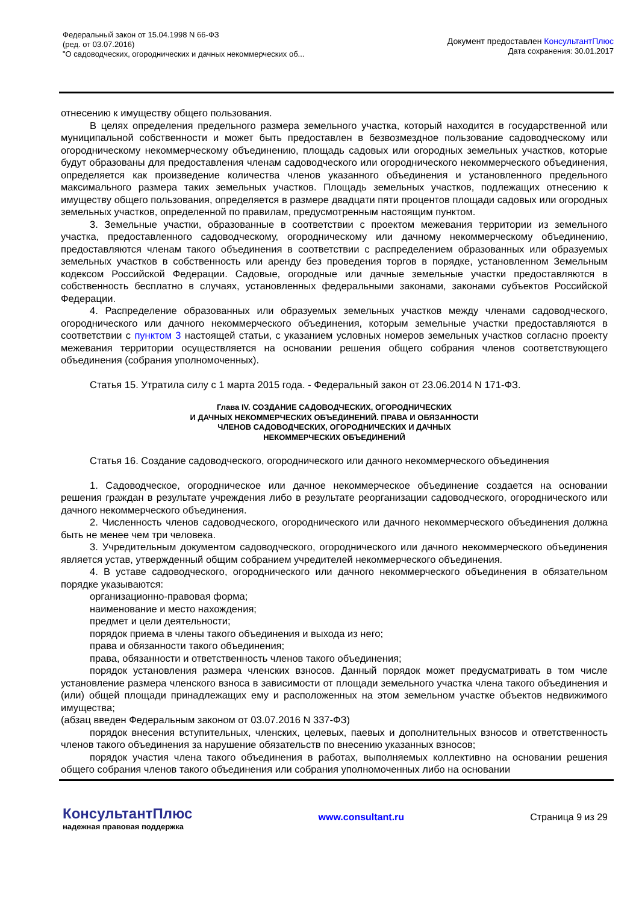Федеральный закон от 15.04.1998 N 66-ФЗ
(ред. от 03.07.2016)
"О садоводческих, огороднических и дачных некоммерческих об...
Документ предоставлен КонсультантПлюс
Дата сохранения: 30.01.2017
отнесению к имуществу общего пользования.
В целях определения предельного размера земельного участка, который находится в государственной или муниципальной собственности и может быть предоставлен в безвозмездное пользование садоводческому или огородническому некоммерческому объединению, площадь садовых или огородных земельных участков, которые будут образованы для предоставления членам садоводческого или огороднического некоммерческого объединения, определяется как произведение количества членов указанного объединения и установленного предельного максимального размера таких земельных участков. Площадь земельных участков, подлежащих отнесению к имуществу общего пользования, определяется в размере двадцати пяти процентов площади садовых или огородных земельных участков, определенной по правилам, предусмотренным настоящим пунктом.
3. Земельные участки, образованные в соответствии с проектом межевания территории из земельного участка, предоставленного садоводческому, огородническому или дачному некоммерческому объединению, предоставляются членам такого объединения в соответствии с распределением образованных или образуемых земельных участков в собственность или аренду без проведения торгов в порядке, установленном Земельным кодексом Российской Федерации. Садовые, огородные или дачные земельные участки предоставляются в собственность бесплатно в случаях, установленных федеральными законами, законами субъектов Российской Федерации.
4. Распределение образованных или образуемых земельных участков между членами садоводческого, огороднического или дачного некоммерческого объединения, которым земельные участки предоставляются в соответствии с пунктом 3 настоящей статьи, с указанием условных номеров земельных участков согласно проекту межевания территории осуществляется на основании решения общего собрания членов соответствующего объединения (собрания уполномоченных).
Статья 15. Утратила силу с 1 марта 2015 года. - Федеральный закон от 23.06.2014 N 171-ФЗ.
Глава IV. СОЗДАНИЕ САДОВОДЧЕСКИХ, ОГОРОДНИЧЕСКИХ
И ДАЧНЫХ НЕКОММЕРЧЕСКИХ ОБЪЕДИНЕНИЙ. ПРАВА И ОБЯЗАННОСТИ
ЧЛЕНОВ САДОВОДЧЕСКИХ, ОГОРОДНИЧЕСКИХ И ДАЧНЫХ
НЕКОММЕРЧЕСКИХ ОБЪЕДИНЕНИЙ
Статья 16. Создание садоводческого, огороднического или дачного некоммерческого объединения
1. Садоводческое, огородническое или дачное некоммерческое объединение создается на основании решения граждан в результате учреждения либо в результате реорганизации садоводческого, огороднического или дачного некоммерческого объединения.
2. Численность членов садоводческого, огороднического или дачного некоммерческого объединения должна быть не менее чем три человека.
3. Учредительным документом садоводческого, огороднического или дачного некоммерческого объединения является устав, утвержденный общим собранием учредителей некоммерческого объединения.
4. В уставе садоводческого, огороднического или дачного некоммерческого объединения в обязательном порядке указываются:
организационно-правовая форма;
наименование и место нахождения;
предмет и цели деятельности;
порядок приема в члены такого объединения и выхода из него;
права и обязанности такого объединения;
права, обязанности и ответственность членов такого объединения;
порядок установления размера членских взносов. Данный порядок может предусматривать в том числе установление размера членского взноса в зависимости от площади земельного участка члена такого объединения и (или) общей площади принадлежащих ему и расположенных на этом земельном участке объектов недвижимого имущества;
(абзац введен Федеральным законом от 03.07.2016 N 337-ФЗ)
порядок внесения вступительных, членских, целевых, паевых и дополнительных взносов и ответственность членов такого объединения за нарушение обязательств по внесению указанных взносов;
порядок участия члена такого объединения в работах, выполняемых коллективно на основании решения общего собрания членов такого объединения или собрания уполномоченных либо на основании
КонсультантПлюс
надежная правовая поддержка
www.consultant.ru
Страница 9 из 29